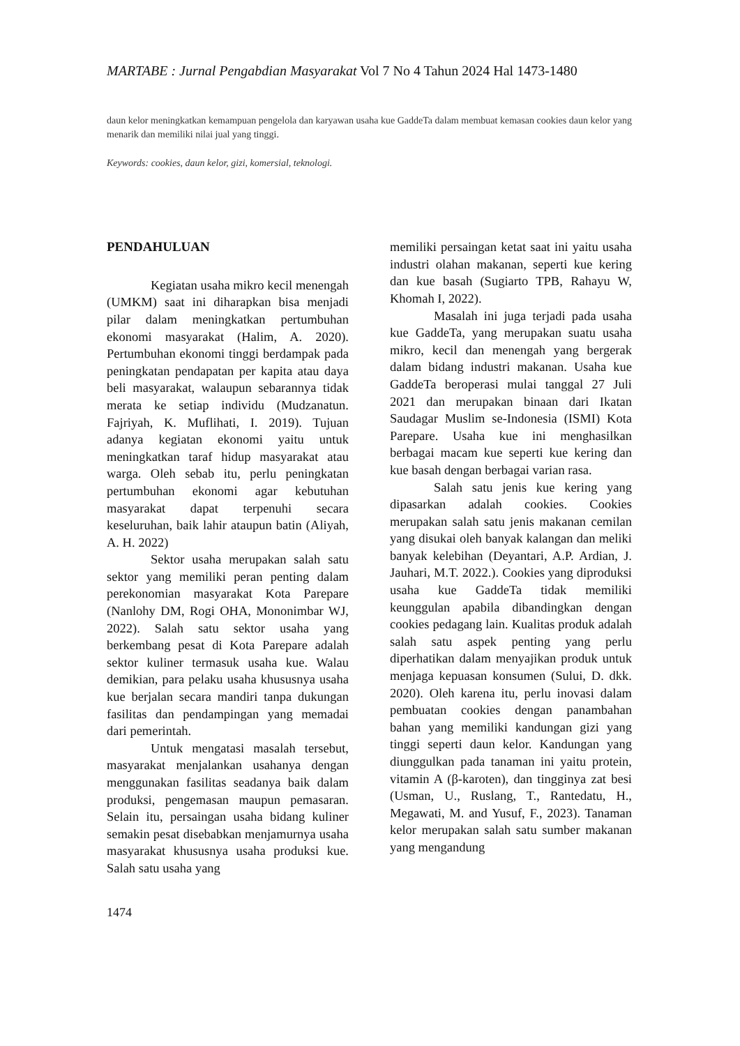MARTABE : Jurnal Pengabdian Masyarakat Vol 7 No 4 Tahun 2024 Hal 1473-1480
daun kelor meningkatkan kemampuan pengelola dan karyawan usaha kue GaddeTa dalam membuat kemasan cookies daun kelor yang menarik dan memiliki nilai jual yang tinggi.
Keywords: cookies, daun kelor, gizi, komersial, teknologi.
PENDAHULUAN
Kegiatan usaha mikro kecil menengah (UMKM) saat ini diharapkan bisa menjadi pilar dalam meningkatkan pertumbuhan ekonomi masyarakat (Halim, A. 2020). Pertumbuhan ekonomi tinggi berdampak pada peningkatan pendapatan per kapita atau daya beli masyarakat, walaupun sebarannya tidak merata ke setiap individu (Mudzanatun. Fajriyah, K. Muflihati, I. 2019). Tujuan adanya kegiatan ekonomi yaitu untuk meningkatkan taraf hidup masyarakat atau warga. Oleh sebab itu, perlu peningkatan pertumbuhan ekonomi agar kebutuhan masyarakat dapat terpenuhi secara keseluruhan, baik lahir ataupun batin (Aliyah, A. H. 2022)
Sektor usaha merupakan salah satu sektor yang memiliki peran penting dalam perekonomian masyarakat Kota Parepare (Nanlohy DM, Rogi OHA, Mononimbar WJ, 2022). Salah satu sektor usaha yang berkembang pesat di Kota Parepare adalah sektor kuliner termasuk usaha kue. Walau demikian, para pelaku usaha khususnya usaha kue berjalan secara mandiri tanpa dukungan fasilitas dan pendampingan yang memadai dari pemerintah.
Untuk mengatasi masalah tersebut, masyarakat menjalankan usahanya dengan menggunakan fasilitas seadanya baik dalam produksi, pengemasan maupun pemasaran. Selain itu, persaingan usaha bidang kuliner semakin pesat disebabkan menjamurnya usaha masyarakat khususnya usaha produksi kue. Salah satu usaha yang
memiliki persaingan ketat saat ini yaitu usaha industri olahan makanan, seperti kue kering dan kue basah (Sugiarto TPB, Rahayu W, Khomah I, 2022).
Masalah ini juga terjadi pada usaha kue GaddeTa, yang merupakan suatu usaha mikro, kecil dan menengah yang bergerak dalam bidang industri makanan. Usaha kue GaddeTa beroperasi mulai tanggal 27 Juli 2021 dan merupakan binaan dari Ikatan Saudagar Muslim se-Indonesia (ISMI) Kota Parepare. Usaha kue ini menghasilkan berbagai macam kue seperti kue kering dan kue basah dengan berbagai varian rasa.
Salah satu jenis kue kering yang dipasarkan adalah cookies. Cookies merupakan salah satu jenis makanan cemilan yang disukai oleh banyak kalangan dan meliki banyak kelebihan (Deyantari, A.P. Ardian, J. Jauhari, M.T. 2022.). Cookies yang diproduksi usaha kue GaddeTa tidak memiliki keunggulan apabila dibandingkan dengan cookies pedagang lain. Kualitas produk adalah salah satu aspek penting yang perlu diperhatikan dalam menyajikan produk untuk menjaga kepuasan konsumen (Sului, D. dkk. 2020). Oleh karena itu, perlu inovasi dalam pembuatan cookies dengan panambahan bahan yang memiliki kandungan gizi yang tinggi seperti daun kelor. Kandungan yang diunggulkan pada tanaman ini yaitu protein, vitamin A (β-karoten), dan tingginya zat besi (Usman, U., Ruslang, T., Rantedatu, H., Megawati, M. and Yusuf, F., 2023). Tanaman kelor merupakan salah satu sumber makanan yang mengandung
1474